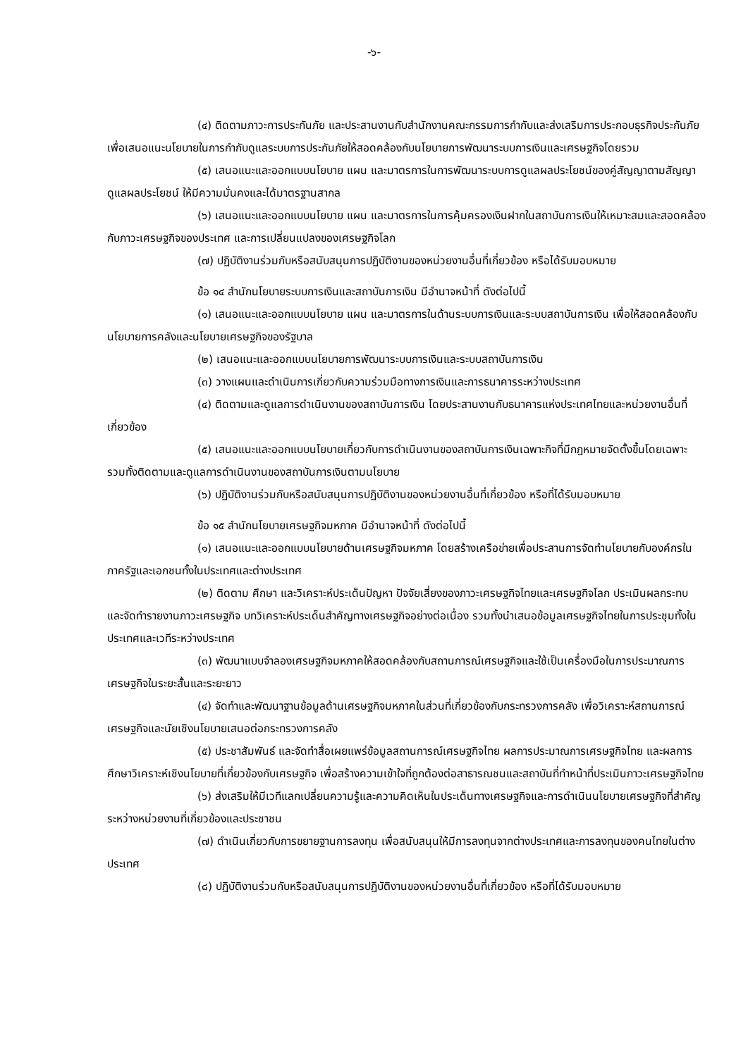-๖-
(๔) ติดตามภาวะการประกันภัย และประสานงานกับสำนักงานคณะกรรมการกำกับและส่งเสริมการประกอบธุรกิจประกันภัย เพื่อเสนอแนะนโยบายในการกำกับดูแลระบบการประกันภัยให้สอดคล้องกับนโยบายการพัฒนาระบบการเงินและเศรษฐกิจโดยรวม
(๕) เสนอแนะและออกแบบนโยบาย แผน และมาตรการในการพัฒนาระบบการดูแลผลประโยชน์ของคู่สัญญาตามสัญญาดูแลผลประโยชน์ ให้มีความมั่นคงและได้มาตรฐานสากล
(๖) เสนอแนะและออกแบบนโยบาย แผน และมาตรการในการคุ้มครองเงินฝากในสถาบันการเงินให้เหมาะสมและสอดคล้องกับภาวะเศรษฐกิจของประเทศ และการเปลี่ยนแปลงของเศรษฐกิจโลก
(๗) ปฏิบัติงานร่วมกับหรือสนับสนุนการปฏิบัติงานของหน่วยงานอื่นที่เกี่ยวข้อง หรือได้รับมอบหมาย
ข้อ ๑๔ สำนักนโยบายระบบการเงินและสถาบันการเงิน มีอำนาจหน้าที่ ดังต่อไปนี้
(๑) เสนอแนะและออกแบบนโยบาย แผน และมาตรการในด้านระบบการเงินและระบบสถาบันการเงิน เพื่อให้สอดคล้องกับนโยบายการคลังและนโยบายเศรษฐกิจของรัฐบาล
(๒) เสนอแนะและออกแบบนโยบายการพัฒนาระบบการเงินและระบบสถาบันการเงิน
(๓) วางแผนและดำเนินการเกี่ยวกับความร่วมมือทางการเงินและการธนาคารระหว่างประเทศ
(๔) ติดตามและดูแลการดำเนินงานของสถาบันการเงิน โดยประสานงานกับธนาคารแห่งประเทศไทยและหน่วยงานอื่นที่เกี่ยวข้อง
(๕) เสนอแนะและออกแบบนโยบายเกี่ยวกับการดำเนินงานของสถาบันการเงินเฉพาะกิจที่มีกฎหมายจัดตั้งขึ้นโดยเฉพาะ รวมทั้งติดตามและดูแลการดำเนินงานของสถาบันการเงินตามนโยบาย
(๖) ปฏิบัติงานร่วมกับหรือสนับสนุนการปฏิบัติงานของหน่วยงานอื่นที่เกี่ยวข้อง หรือที่ได้รับมอบหมาย
ข้อ ๑๕ สำนักนโยบายเศรษฐกิจมหภาค มีอำนาจหน้าที่ ดังต่อไปนี้
(๑) เสนอแนะและออกแบบนโยบายด้านเศรษฐกิจมหภาค โดยสร้างเครือข่ายเพื่อประสานการจัดทำนโยบายกับองค์กรในภาครัฐและเอกชนทั้งในประเทศและต่างประเทศ
(๒) ติดตาม ศึกษา และวิเคราะห์ประเด็นปัญหา ปัจจัยเสี่ยงของภาวะเศรษฐกิจไทยและเศรษฐกิจโลก ประเมินผลกระทบ และจัดทำรายงานภาวะเศรษฐกิจ บทวิเคราะห์ประเด็นสำคัญทางเศรษฐกิจอย่างต่อเนื่อง รวมทั้งนำเสนอข้อมูลเศรษฐกิจไทยในการประชุมทั้งในประเทศและเวทีระหว่างประเทศ
(๓) พัฒนาแบบจำลองเศรษฐกิจมหภาคให้สอดคล้องกับสถานการณ์เศรษฐกิจและใช้เป็นเครื่องมือในการประมาณการเศรษฐกิจในระยะสั้นและระยะยาว
(๔) จัดทำและพัฒนาฐานข้อมูลด้านเศรษฐกิจมหภาคในส่วนที่เกี่ยวข้องกับกระทรวงการคลัง เพื่อวิเคราะห์สถานการณ์เศรษฐกิจและนัยเชิงนโยบายเสนอต่อกระทรวงการคลัง
(๕) ประชาสัมพันธ์ และจัดทำสื่อเผยแพร่ข้อมูลสถานการณ์เศรษฐกิจไทย ผลการประมาณการเศรษฐกิจไทย และผลการศึกษาวิเคราะห์เชิงนโยบายที่เกี่ยวข้องกับเศรษฐกิจ เพื่อสร้างความเข้าใจที่ถูกต้องต่อสาธารณชนและสถาบันที่ทำหน้าที่ประเมินภาวะเศรษฐกิจไทย
(๖) ส่งเสริมให้มีเวทีแลกเปลี่ยนความรู้และความคิดเห็นในประเด็นทางเศรษฐกิจและการดำเนินนโยบายเศรษฐกิจที่สำคัญระหว่างหน่วยงานที่เกี่ยวข้องและประชาชน
(๗) ดำเนินเกี่ยวกับการขยายฐานการลงทุน เพื่อสนับสนุนให้มีการลงทุนจากต่างประเทศและการลงทุนของคนไทยในต่างประเทศ
(๘) ปฏิบัติงานร่วมกับหรือสนับสนุนการปฏิบัติงานของหน่วยงานอื่นที่เกี่ยวข้อง หรือที่ได้รับมอบหมาย